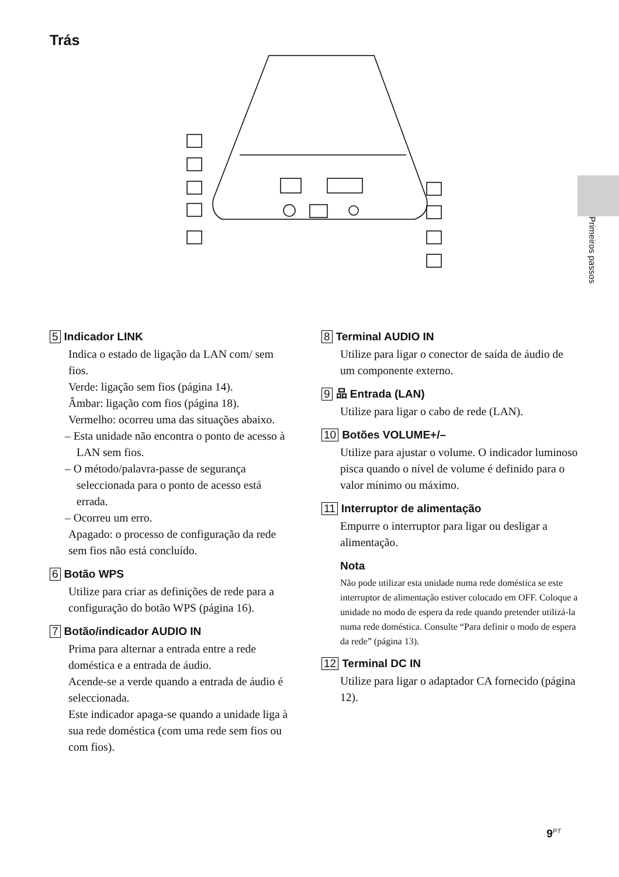Trás
Primeiros passos
5 Indicador LINK
Indica o estado de ligação da LAN com/ sem fios.
Verde: ligação sem fios (página 14).
Âmbar: ligação com fios (página 18).
Vermelho: ocorreu uma das situações abaixo.
– Esta unidade não encontra o ponto de acesso à LAN sem fios.
– O método/palavra-passe de segurança seleccionada para o ponto de acesso está errada.
– Ocorreu um erro.
Apagado: o processo de configuração da rede sem fios não está concluído.
6 Botão WPS
Utilize para criar as definições de rede para a configuração do botão WPS (página 16).
7 Botão/indicador AUDIO IN
Prima para alternar a entrada entre a rede doméstica e a entrada de áudio.
Acende-se a verde quando a entrada de áudio é seleccionada.
Este indicador apaga-se quando a unidade liga à sua rede doméstica (com uma rede sem fios ou com fios).
8 Terminal AUDIO IN
Utilize para ligar o conector de saída de áudio de um componente externo.
9 品 Entrada (LAN)
Utilize para ligar o cabo de rede (LAN).
10 Botões VOLUME+/–
Utilize para ajustar o volume. O indicador luminoso pisca quando o nível de volume é definido para o valor mínimo ou máximo.
11 Interruptor de alimentação
Empurre o interruptor para ligar ou desligar a alimentação.
Nota
Não pode utilizar esta unidade numa rede doméstica se este interruptor de alimentação estiver colocado em OFF. Coloque a unidade no modo de espera da rede quando pretender utilizá-la numa rede doméstica. Consulte “Para definir o modo de espera da rede” (página 13).
12 Terminal DC IN
Utilize para ligar o adaptador CA fornecido (página 12).
9<sup>PT</sup>